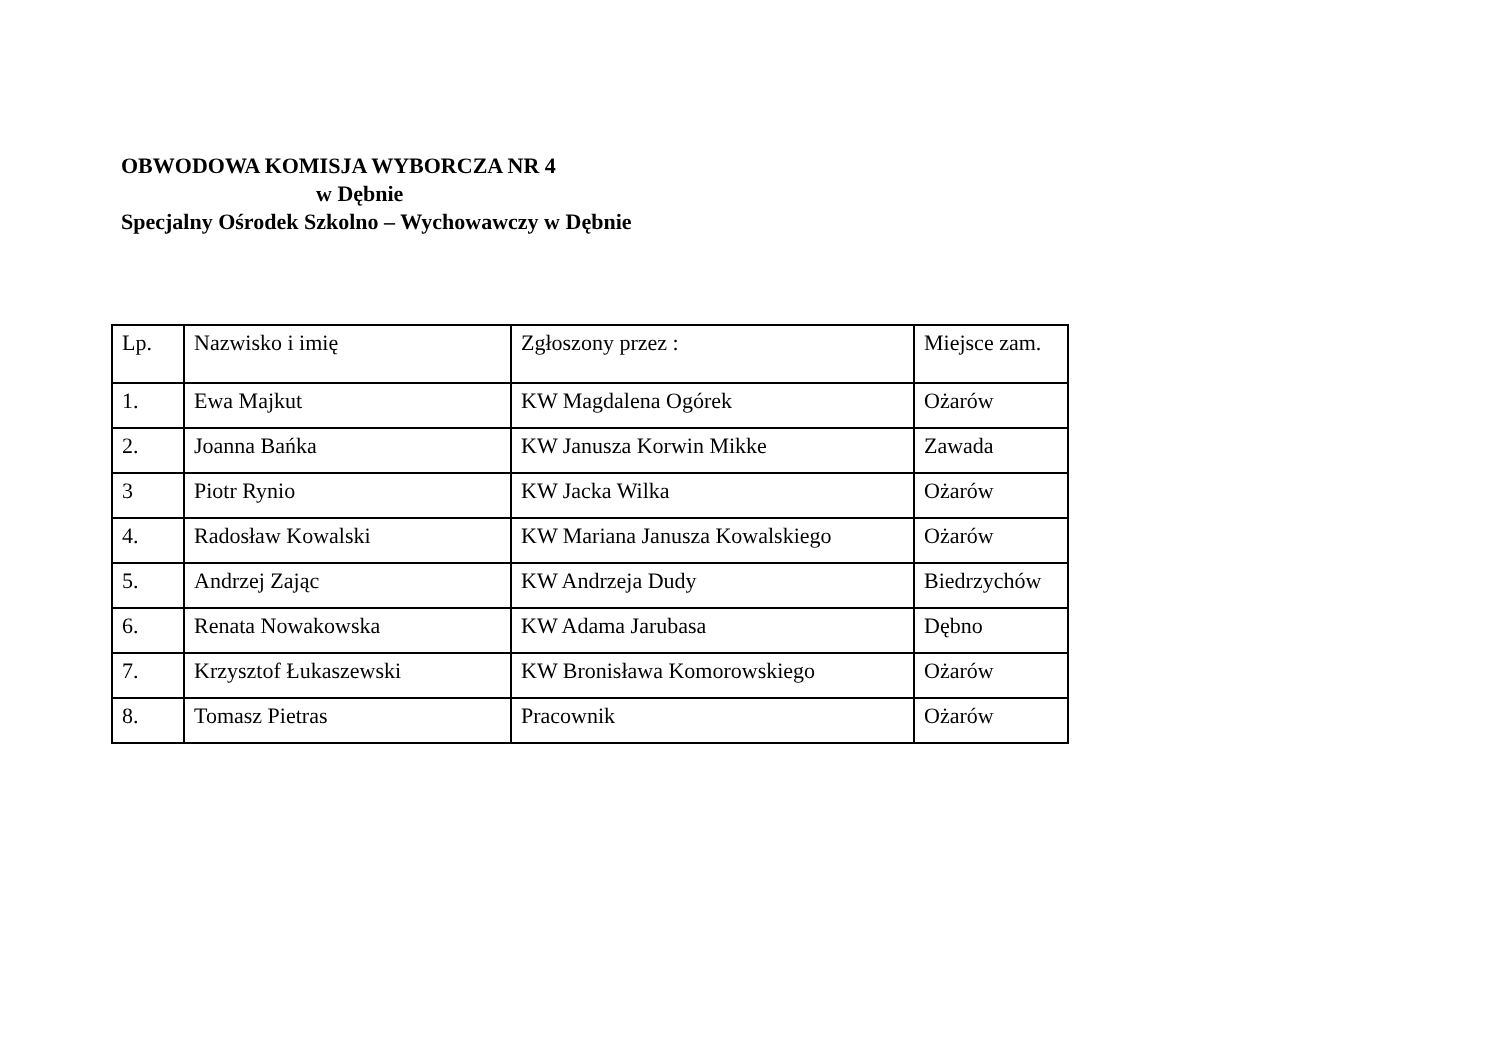OBWODOWA KOMISJA WYBORCZA NR 4
w Dębnie
Specjalny Ośrodek Szkolno – Wychowawczy w Dębnie
| Lp. | Nazwisko i imię | Zgłoszony przez : | Miejsce zam. |
| 1. | Ewa Majkut | KW Magdalena Ogórek | Ożarów |
| 2. | Joanna Bańka | KW Janusza Korwin Mikke | Zawada |
| 3 | Piotr Rynio | KW Jacka Wilka | Ożarów |
| 4. | Radosław Kowalski | KW Mariana Janusza Kowalskiego | Ożarów |
| 5. | Andrzej Zając | KW Andrzeja Dudy | Biedrzychów |
| 6. | Renata Nowakowska | KW Adama Jarubasa | Dębno |
| 7. | Krzysztof Łukaszewski | KW Bronisława Komorowskiego | Ożarów |
| 8. | Tomasz Pietras | Pracownik | Ożarów |